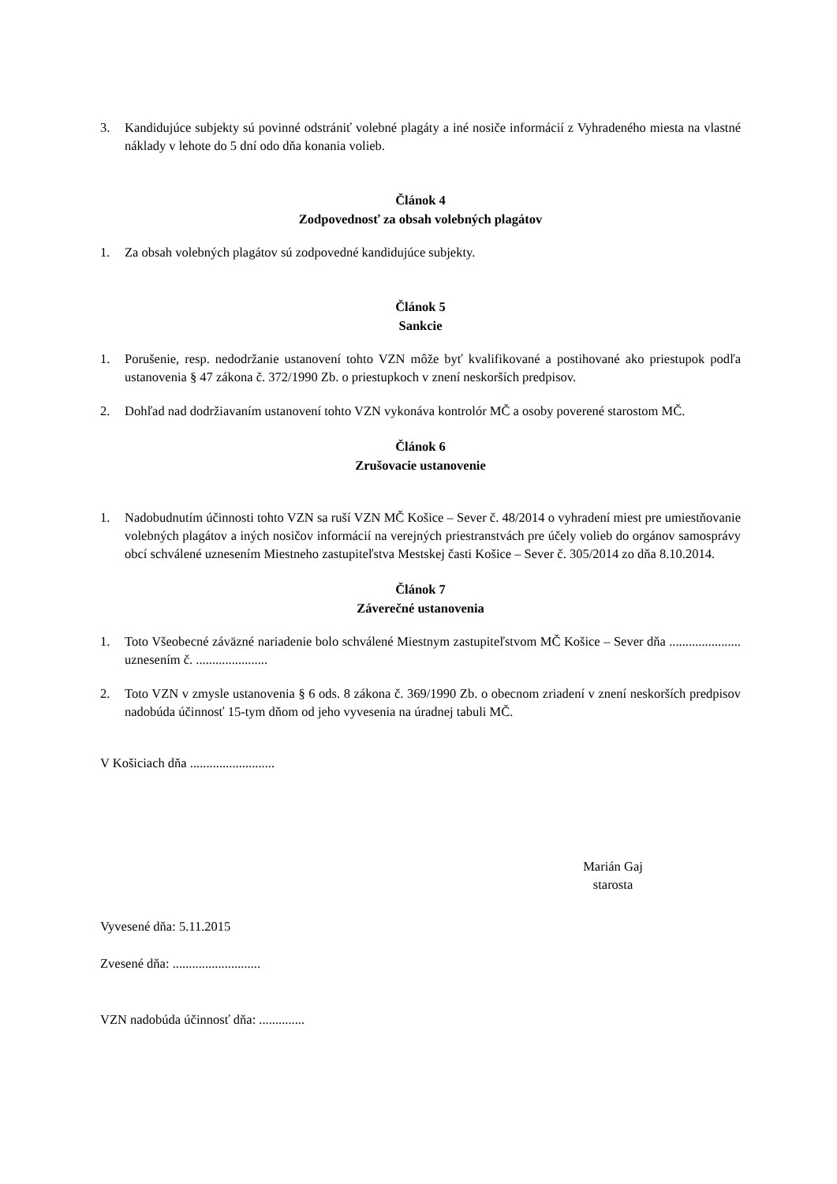3. Kandidujúce subjekty sú povinné odstrániť volebné plagáty a iné nosiče informácií z Vyhradeného miesta na vlastné náklady v lehote do 5 dní odo dňa konania volieb.
Článok 4
Zodpovednosť za obsah volebných plagátov
1. Za obsah volebných plagátov sú zodpovedné kandidujúce subjekty.
Článok 5
Sankcie
1. Porušenie, resp. nedodržanie ustanovení tohto VZN môže byť kvalifikované a postihované ako priestupok podľa ustanovenia § 47 zákona č. 372/1990 Zb. o priestupkoch v znení neskorších predpisov.
2. Dohľad nad dodržiavaním ustanovení tohto VZN vykonáva kontrolór MČ a osoby poverené starostom MČ.
Článok 6
Zrušovacie ustanovenie
1. Nadobudnutím účinnosti tohto VZN sa ruší VZN MČ Košice – Sever č. 48/2014 o vyhradení miest pre umiestňovanie volebných plagátov a iných nosičov informácií na verejných priestranstvách pre účely volieb do orgánov samosprávy obcí schválené uznesením Miestneho zastupiteľstva Mestskej časti Košice – Sever č. 305/2014 zo dňa 8.10.2014.
Článok 7
Záverečné ustanovenia
1. Toto Všeobecné záväzné nariadenie bolo schválené Miestnym zastupiteľstvom MČ Košice – Sever dňa ...................... uznesením č. ......................
2. Toto VZN v zmysle ustanovenia § 6 ods. 8 zákona č. 369/1990 Zb. o obecnom zriadení v znení neskorších predpisov nadobúda účinnosť 15-tym dňom od jeho vyvesenia na úradnej tabuli MČ.
V Košiciach dňa ..........................
Marián Gaj
starosta
Vyvesené dňa: 5.11.2015
Zvesené dňa: ...........................
VZN nadobúda účinnosť dňa: ..............